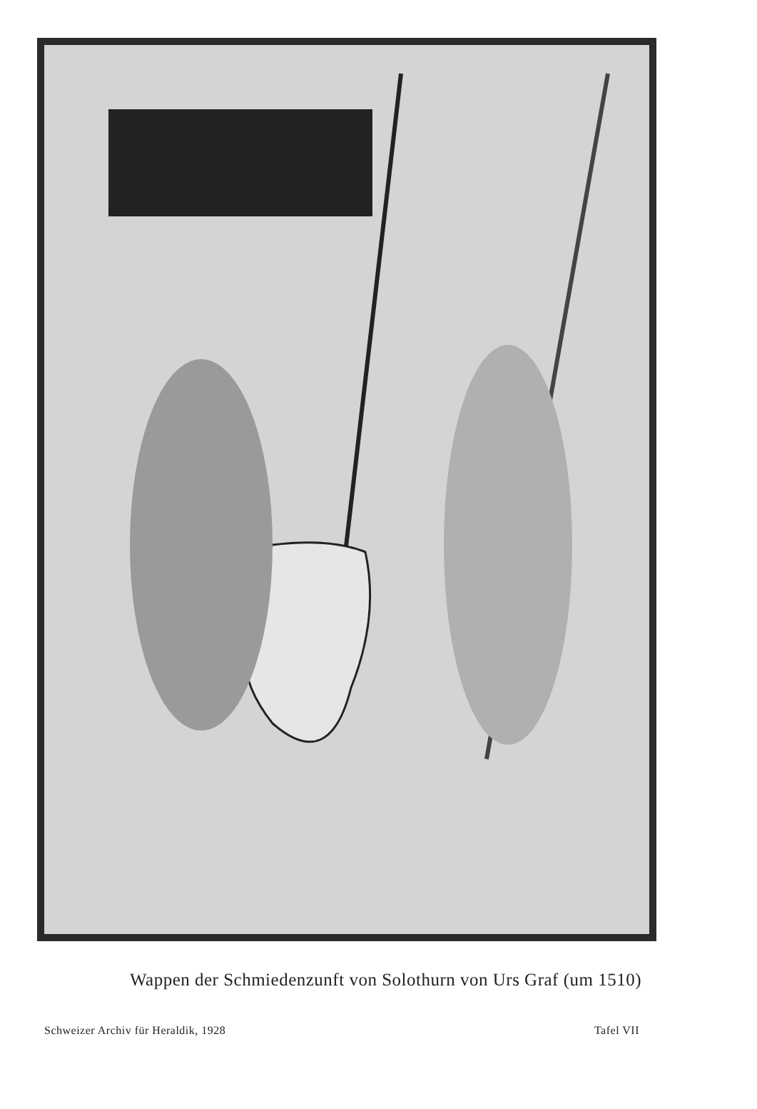Wappen der Schmiedenzunft von Solothurn von Urs Graf (um 1510)
Schweizer Archiv für Heraldik, 1928 Tafel VII